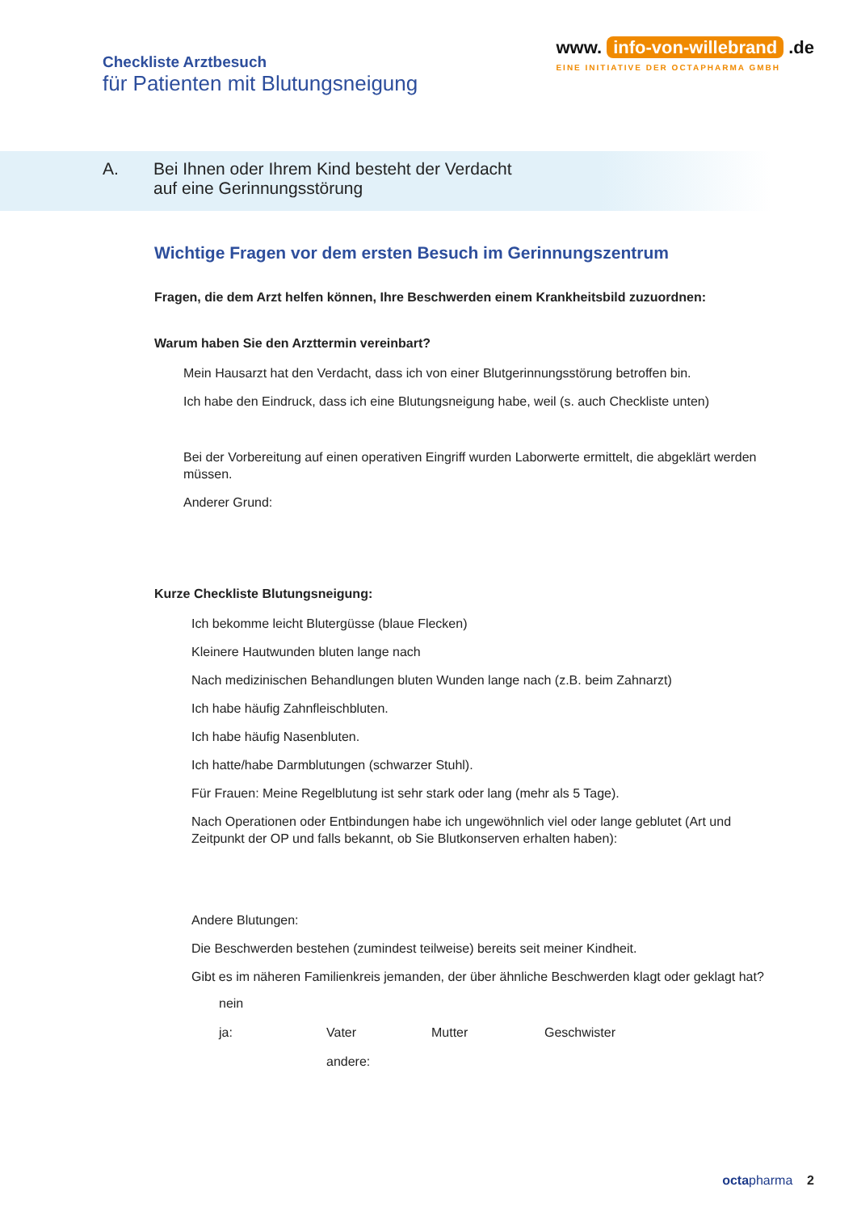Checkliste Arztbesuch
für Patienten mit Blutungsneigung
www. info-von-willebrand .de
EINE INITIATIVE DER OCTAPHARMA GMBH
A. Bei Ihnen oder Ihrem Kind besteht der Verdacht
auf eine Gerinnungsstörung
Wichtige Fragen vor dem ersten Besuch im Gerinnungszentrum
Fragen, die dem Arzt helfen können, Ihre Beschwerden einem Krankheitsbild zuzuordnen:
Warum haben Sie den Arzttermin vereinbart?
Mein Hausarzt hat den Verdacht, dass ich von einer Blutgerinnungsstörung betroffen bin.
Ich habe den Eindruck, dass ich eine Blutungsneigung habe, weil (s. auch Checkliste unten)
Bei der Vorbereitung auf einen operativen Eingriff wurden Laborwerte ermittelt, die abgeklärt werden müssen.
Anderer Grund:
Kurze Checkliste Blutungsneigung:
Ich bekomme leicht Blutergüsse (blaue Flecken)
Kleinere Hautwunden bluten lange nach
Nach medizinischen Behandlungen bluten Wunden lange nach (z.B. beim Zahnarzt)
Ich habe häufig Zahnfleischbluten.
Ich habe häufig Nasenbluten.
Ich hatte/habe Darmblutungen (schwarzer Stuhl).
Für Frauen: Meine Regelblutung ist sehr stark oder lang (mehr als 5 Tage).
Nach Operationen oder Entbindungen habe ich ungewöhnlich viel oder lange geblutet (Art und Zeitpunkt der OP und falls bekannt, ob Sie Blutkonserven erhalten haben):
Andere Blutungen:
Die Beschwerden bestehen (zumindest teilweise) bereits seit meiner Kindheit.
Gibt es im näheren Familienkreis jemanden, der über ähnliche Beschwerden klagt oder geklagt hat?
nein
ja: Vater Mutter Geschwister
andere:
octa pharma 2